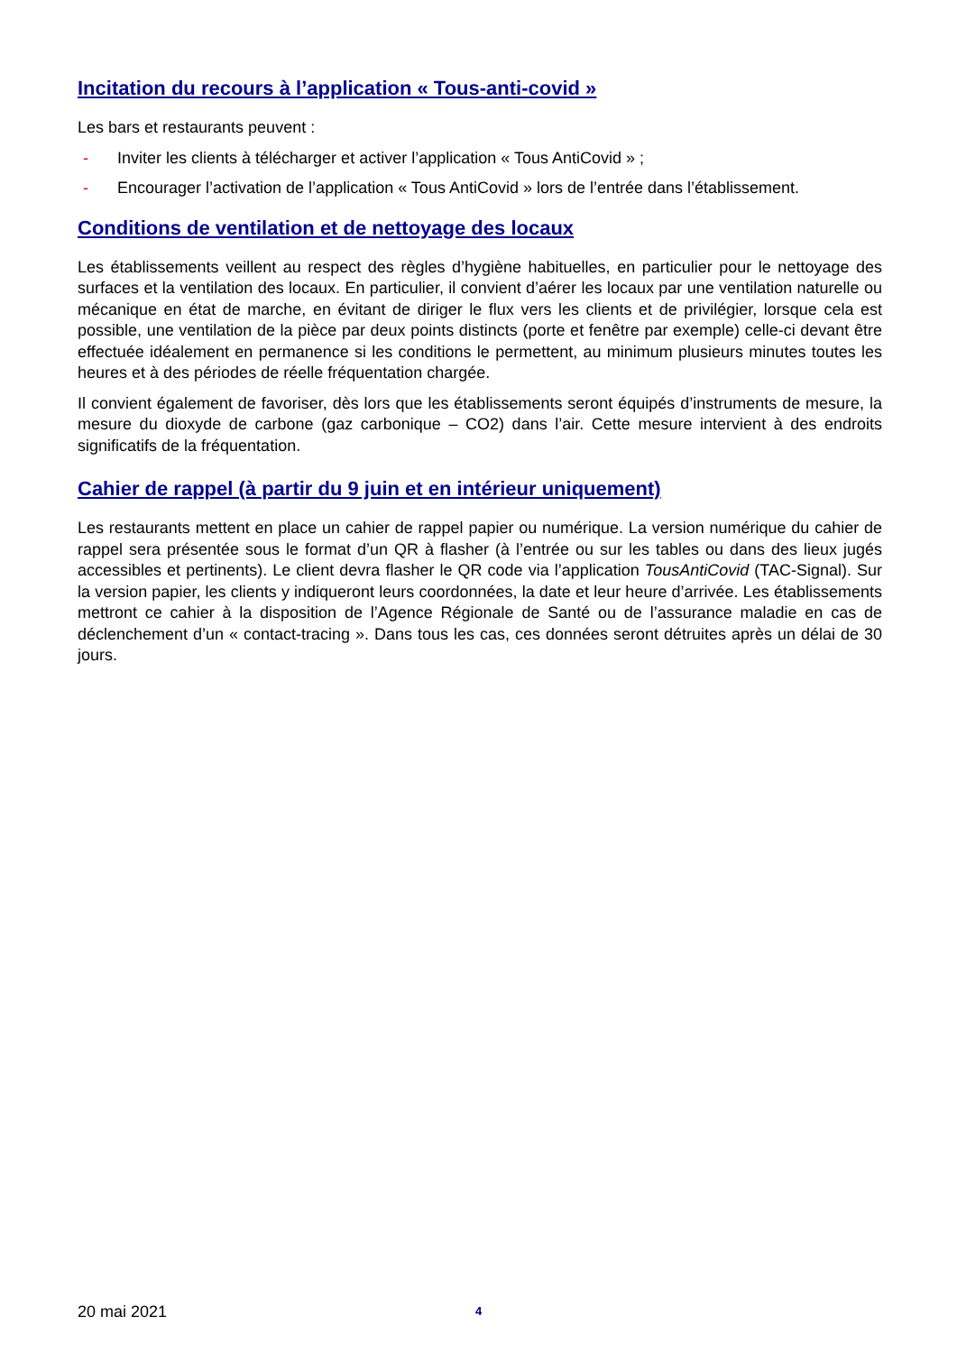Incitation du recours à l’application « Tous-anti-covid »
Les bars et restaurants peuvent :
- Inviter les clients à télécharger et activer l’application « Tous AntiCovid » ;
- Encourager l’activation de l’application « Tous AntiCovid » lors de l’entrée dans l’établissement.
Conditions de ventilation et de nettoyage des locaux
Les établissements veillent au respect des règles d’hygiène habituelles, en particulier pour le nettoyage des surfaces et la ventilation des locaux. En particulier, il convient d’aérer les locaux par une ventilation naturelle ou mécanique en état de marche, en évitant de diriger le flux vers les clients et de privilégier, lorsque cela est possible, une ventilation de la pièce par deux points distincts (porte et fenêtre par exemple) celle-ci devant être effectuée idéalement en permanence si les conditions le permettent, au minimum plusieurs minutes toutes les heures et à des périodes de réelle fréquentation chargée.
Il convient également de favoriser, dès lors que les établissements seront équipés d’instruments de mesure, la mesure du dioxyde de carbone (gaz carbonique – CO2) dans l’air. Cette mesure intervient à des endroits significatifs de la fréquentation.
Cahier de rappel (à partir du 9 juin et en intérieur uniquement)
Les restaurants mettent en place un cahier de rappel papier ou numérique. La version numérique du cahier de rappel sera présentée sous le format d’un QR à flasher (à l’entrée ou sur les tables ou dans des lieux jugés accessibles et pertinents). Le client devra flasher le QR code via l’application TousAntiCovid (TAC-Signal). Sur la version papier, les clients y indiqueront leurs coordonnées, la date et leur heure d’arrivée. Les établissements mettront ce cahier à la disposition de l’Agence Régionale de Santé ou de l’assurance maladie en cas de déclenchement d’un « contact-tracing ». Dans tous les cas, ces données seront détruites après un délai de 30 jours.
20 mai 2021 4